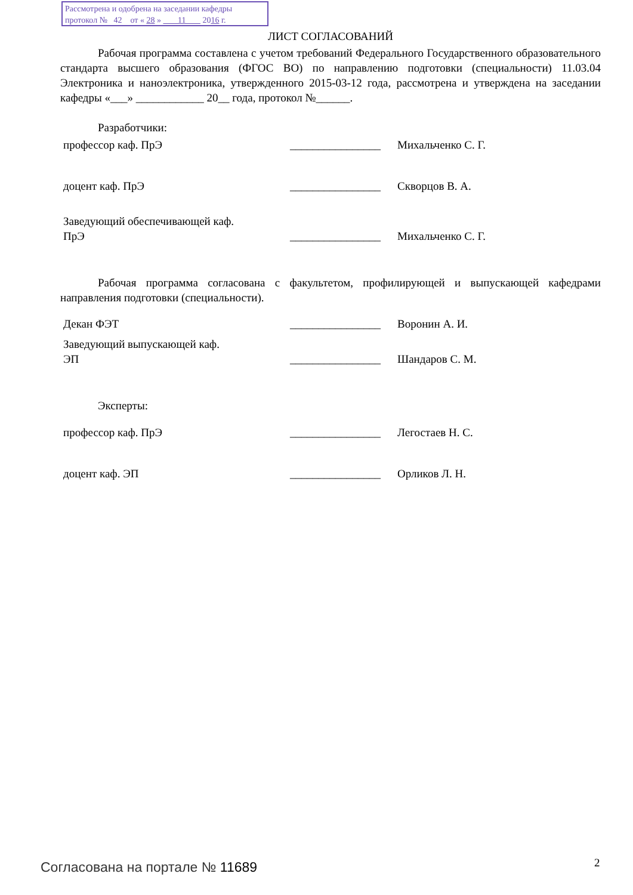Рассмотрена и одобрена на заседании кафедры
протокол № 42 от « 28 » 11 2016 г.
ЛИСТ СОГЛАСОВАНИЙ
Рабочая программа составлена с учетом требований Федерального Государственного образовательного стандарта высшего образования (ФГОС ВО) по направлению подготовки (специальности) 11.03.04 Электроника и наноэлектроника, утвержденного 2015-03-12 года, рассмотрена и утверждена на заседании кафедры «___» ____________ 20__ года, протокол №______.
Разработчики:
профессор каф. ПрЭ ________________ Михальченко С. Г.
доцент каф. ПрЭ ________________ Скворцов В. А.
Заведующий обеспечивающей каф.
ПрЭ
________________
Михальченко С. Г.
Рабочая программа согласована с факультетом, профилирующей и выпускающей кафедрами направления подготовки (специальности).
Декан ФЭТ ________________ Воронин А. И.
Заведующий выпускающей каф.
ЭП
________________
Шандаров С. М.
Эксперты:
профессор каф. ПрЭ ________________ Легостаев Н. С.
доцент каф. ЭП ________________ Орликов Л. Н.
Согласована на портале № 11689 2